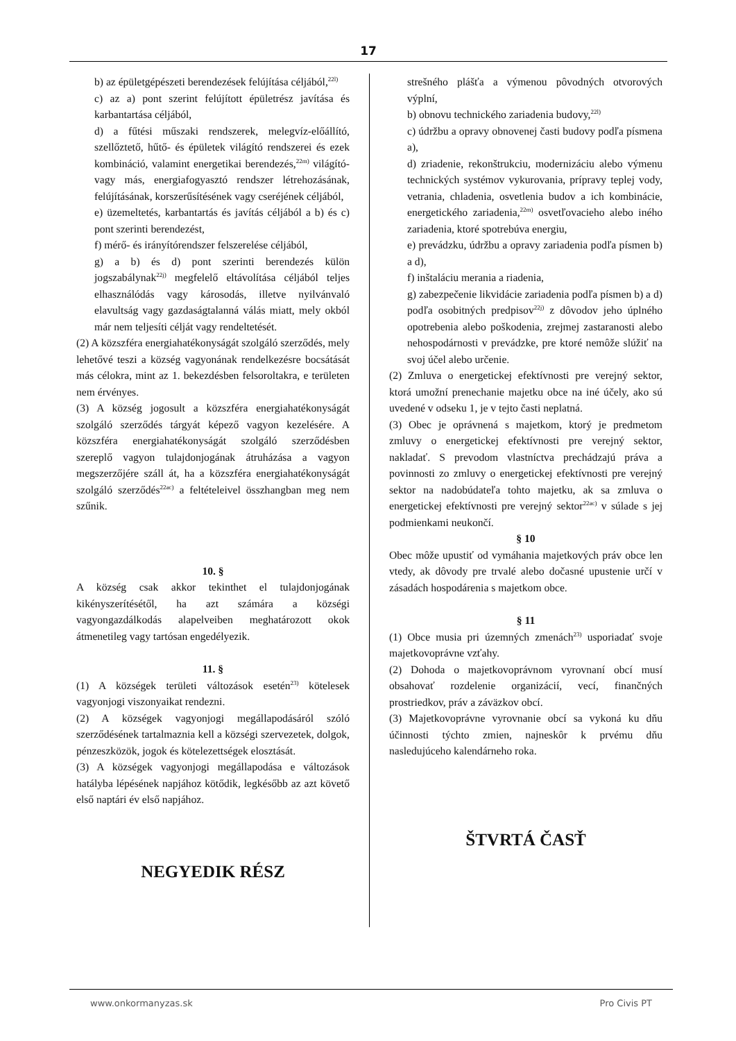17
b) az épületgépészeti berendezések felújítása céljából,<sup>22l)</sup>
c) az a) pont szerint felújított épületrész javítása és karbantartása céljából,
d) a fűtési műszaki rendszerek, melegvíz-előállító, szellőztető, hűtő- és épületek világító rendszerei és ezek kombináció, valamint energetikai berendezés,<sup>22m)</sup> világító- vagy más, energiafogyasztó rendszer létrehozásának, felújításának, korszerűsítésének vagy cseréjének céljából,
e) üzemeltetés, karbantartás és javítás céljából a b) és c) pont szerinti berendezést,
f) mérő- és irányítórendszer felszerelése céljából,
g) a b) és d) pont szerinti berendezés külön jogszabálynak<sup>22j)</sup> megfelelő eltávolítása céljából teljes elhasználódás vagy károsodás, illetve nyilvánvaló elavultság vagy gazdaságtalanná válás miatt, mely okból már nem teljesíti célját vagy rendeltetését.
(2) A közszféra energiahatékonyságát szolgáló szerződés, mely lehetővé teszi a község vagyonának rendelkezésre bocsátását más célokra, mint az 1. bekezdésben felsoroltakra, e területen nem érvényes.
(3) A község jogosult a közszféra energiahatékonyságát szolgáló szerződés tárgyát képező vagyon kezelésére. A közszféra energiahatékonyságát szolgáló szerződésben szereplő vagyon tulajdonjogának átruházása a vagyon megszerzőjére száll át, ha a közszféra energiahatékonyságát szolgáló szerződés<sup>22ac)</sup> a feltételeivel összhangban meg nem szűnik.
10. §
A község csak akkor tekinthet el tulajdonjogának kikényszerítésétől, ha azt számára a községi vagyongazdálkodás alapelveiben meghatározott okok átmenetileg vagy tartósan engedélyezik.
11. §
(1) A községek területi változások esetén<sup>23)</sup> kötelesek vagyonjogi viszonyaikat rendezni.
(2) A községek vagyonjogi megállapodásáról szóló szerződésének tartalmaznia kell a községi szervezetek, dolgok, pénzeszközök, jogok és kötelezettségek elosztását.
(3) A községek vagyonjogi megállapodása e változások hatályba lépésének napjához kötődik, legkésőbb az azt követő első naptári év első napjához.
NEGYEDIK RÉSZ
strešného plášťa a výmenou pôvodných otvorových výplní,
b) obnovu technického zariadenia budovy,<sup>22l)</sup>
c) údržbu a opravy obnovenej časti budovy podľa písmena a),
d) zriadenie, rekonštrukciu, modernizáciu alebo výmenu technických systémov vykurovania, prípravy teplej vody, vetrania, chladenia, osvetlenia budov a ich kombinácie, energetického zariadenia,<sup>22m)</sup> osvetľovacieho alebo iného zariadenia, ktoré spotrebúva energiu,
e) prevádzku, údržbu a opravy zariadenia podľa písmen b) a d),
f) inštaláciu merania a riadenia,
g) zabezpečenie likvidácie zariadenia podľa písmen b) a d) podľa osobitných predpisov<sup>22j)</sup> z dôvodov jeho úplného opotrebenia alebo poškodenia, zrejmej zastaranosti alebo nehospodárnosti v prevádzke, pre ktoré nemôže slúžiť na svoj účel alebo určenie.
(2) Zmluva o energetickej efektívnosti pre verejný sektor, ktorá umožní prenechanie majetku obce na iné účely, ako sú uvedené v odseku 1, je v tejto časti neplatná.
(3) Obec je oprávnená s majetkom, ktorý je predmetom zmluvy o energetickej efektívnosti pre verejný sektor, nakladať. S prevodom vlastníctva prechádzajú práva a povinnosti zo zmluvy o energetickej efektívnosti pre verejný sektor na nadobúdateľa tohto majetku, ak sa zmluva o energetickej efektívnosti pre verejný sektor<sup>22ac)</sup> v súlade s jej podmienkami neukončí.
§ 10
Obec môže upustiť od vymáhania majetkových práv obce len vtedy, ak dôvody pre trvalé alebo dočasné upustenie určí v zásadách hospodárenia s majetkom obce.
§ 11
(1) Obce musia pri územných zmenách<sup>23)</sup> usporiadať svoje majetkovoprávne vzťahy.
(2) Dohoda o majetkovoprávnom vyrovnaní obcí musí obsahovať rozdelenie organizácií, vecí, finančných prostriedkov, práv a záväzkov obcí.
(3) Majetkovoprávne vyrovnanie obcí sa vykoná ku dňu účinnosti týchto zmien, najneskôr k prvému dňu nasledujúceho kalendárneho roka.
ŠTVRTÁ ČASŤ
www.onkormanyzas.sk Pro Civis PT